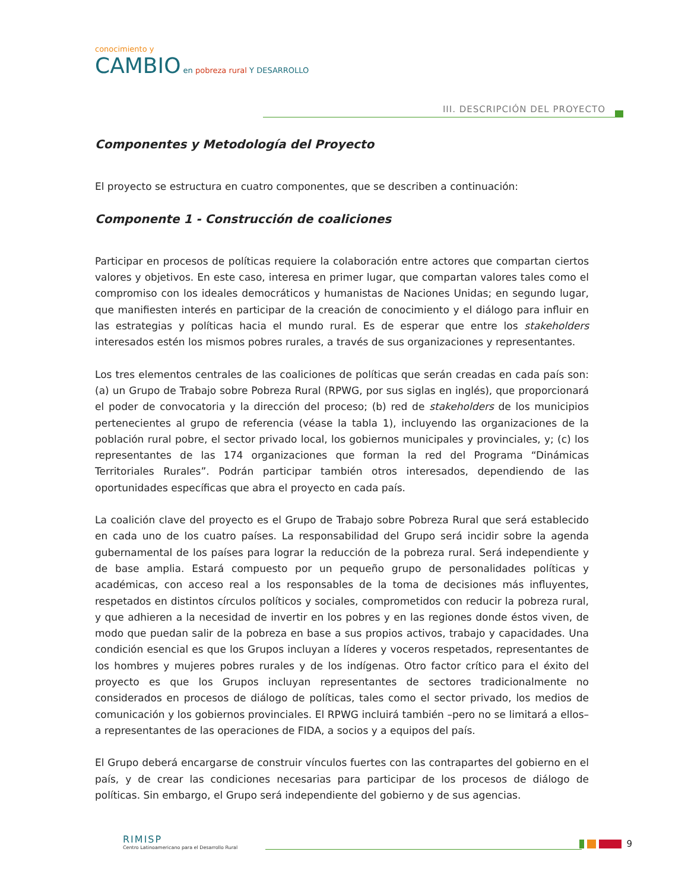conocimiento y
CAMBIO en pobreza rural Y DESARROLLO
III. DESCRIPCIÓN DEL PROYECTO
Componentes y Metodología del Proyecto
El proyecto se estructura en cuatro componentes, que se describen a continuación:
Componente 1 - Construcción de coaliciones
Participar en procesos de políticas requiere la colaboración entre actores que compartan ciertos valores y objetivos. En este caso, interesa en primer lugar, que compartan valores tales como el compromiso con los ideales democráticos y humanistas de Naciones Unidas; en segundo lugar, que manifiesten interés en participar de la creación de conocimiento y el diálogo para influir en las estrategias y políticas hacia el mundo rural. Es de esperar que entre los stakeholders interesados estén los mismos pobres rurales, a través de sus organizaciones y representantes.
Los tres elementos centrales de las coaliciones de políticas que serán creadas en cada país son: (a) un Grupo de Trabajo sobre Pobreza Rural (RPWG, por sus siglas en inglés), que proporcionará el poder de convocatoria y la dirección del proceso; (b) red de stakeholders de los municipios pertenecientes al grupo de referencia (véase la tabla 1), incluyendo las organizaciones de la población rural pobre, el sector privado local, los gobiernos municipales y provinciales, y; (c) los representantes de las 174 organizaciones que forman la red del Programa “Dinámicas Territoriales Rurales”. Podrán participar también otros interesados, dependiendo de las oportunidades específicas que abra el proyecto en cada país.
La coalición clave del proyecto es el Grupo de Trabajo sobre Pobreza Rural que será establecido en cada uno de los cuatro países. La responsabilidad del Grupo será incidir sobre la agenda gubernamental de los países para lograr la reducción de la pobreza rural. Será independiente y de base amplia. Estará compuesto por un pequeño grupo de personalidades políticas y académicas, con acceso real a los responsables de la toma de decisiones más influyentes, respetados en distintos círculos políticos y sociales, comprometidos con reducir la pobreza rural, y que adhieren a la necesidad de invertir en los pobres y en las regiones donde éstos viven, de modo que puedan salir de la pobreza en base a sus propios activos, trabajo y capacidades. Una condición esencial es que los Grupos incluyan a líderes y voceros respetados, representantes de los hombres y mujeres pobres rurales y de los indígenas. Otro factor crítico para el éxito del proyecto es que los Grupos incluyan representantes de sectores tradicionalmente no considerados en procesos de diálogo de políticas, tales como el sector privado, los medios de comunicación y los gobiernos provinciales. El RPWG incluirá también –pero no se limitará a ellos– a representantes de las operaciones de FIDA, a socios y a equipos del país.
El Grupo deberá encargarse de construir vínculos fuertes con las contrapartes del gobierno en el país, y de crear las condiciones necesarias para participar de los procesos de diálogo de políticas. Sin embargo, el Grupo será independiente del gobierno y de sus agencias.
RIMISP
Centro Latinoamericano para el Desarrollo Rural
9